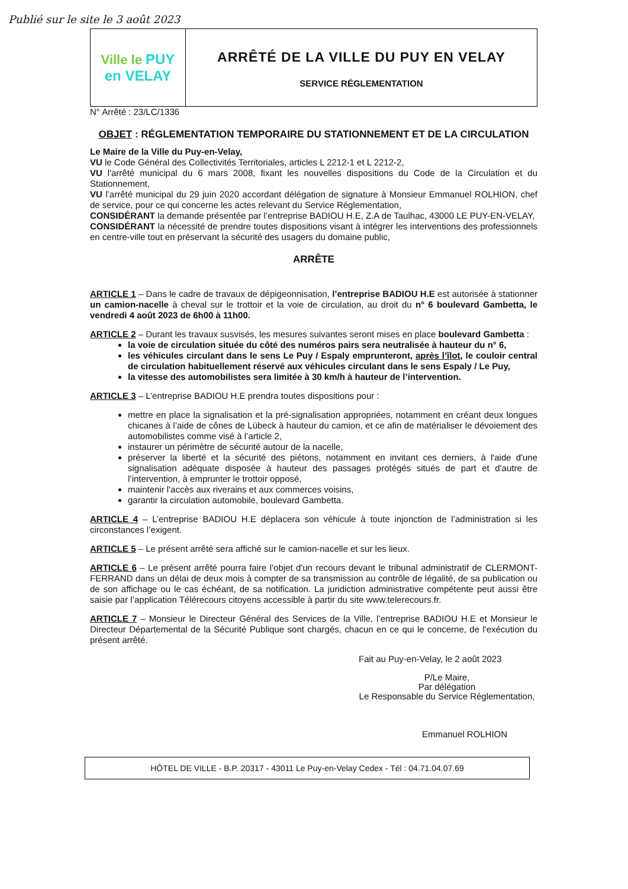Publié sur le site le 3 août 2023
Ville le PUY
en VELAY
ARRÊTÉ DE LA VILLE DU PUY EN VELAY
SERVICE RÉGLEMENTATION
N° Arrêté : 23/LC/1336
OBJET : RÉGLEMENTATION TEMPORAIRE DU STATIONNEMENT ET DE LA CIRCULATION
Le Maire de la Ville du Puy-en-Velay,
VU le Code Général des Collectivités Territoriales, articles L 2212-1 et L 2212-2,
VU l'arrêté municipal du 6 mars 2008, fixant les nouvelles dispositions du Code de la Circulation et du Stationnement,
VU l’arrêté municipal du 29 juin 2020 accordant délégation de signature à Monsieur Emmanuel ROLHION, chef de service, pour ce qui concerne les actes relevant du Service Réglementation,
CONSIDÉRANT la demande présentée par l’entreprise BADIOU H.E, Z.A de Taulhac, 43000 LE PUY-EN-VELAY,
CONSIDÉRANT la nécessité de prendre toutes dispositions visant à intégrer les interventions des professionnels en centre-ville tout en préservant la sécurité des usagers du domaine public,
ARRÊTE
ARTICLE 1 – Dans le cadre de travaux de dépigeonnisation, l’entreprise BADIOU H.E est autorisée à stationner un camion-nacelle à cheval sur le trottoir et la voie de circulation, au droit du n° 6 boulevard Gambetta, le vendredi 4 août 2023 de 6h00 à 11h00.
ARTICLE 2 – Durant les travaux susvisés, les mesures suivantes seront mises en place boulevard Gambetta :
la voie de circulation située du côté des numéros pairs sera neutralisée à hauteur du n° 6,
les véhicules circulant dans le sens Le Puy / Espaly emprunteront, après l’îlot, le couloir central de circulation habituellement réservé aux véhicules circulant dans le sens Espaly / Le Puy,
la vitesse des automobilistes sera limitée à 30 km/h à hauteur de l’intervention.
ARTICLE 3 – L’entreprise BADIOU H.E prendra toutes dispositions pour :
mettre en place la signalisation et la pré-signalisation appropriées, notamment en créant deux longues chicanes à l’aide de cônes de Lübeck à hauteur du camion, et ce afin de matérialiser le dévoiement des automobilistes comme visé à l’article 2,
instaurer un périmètre de sécurité autour de la nacelle,
préserver la liberté et la sécurité des piétons, notamment en invitant ces derniers, à l'aide d'une signalisation adéquate disposée à hauteur des passages protégés situés de part et d'autre de l’intervention, à emprunter le trottoir opposé,
maintenir l'accès aux riverains et aux commerces voisins,
garantir la circulation automobile, boulevard Gambetta.
ARTICLE 4 – L’entreprise BADIOU H.E déplacera son véhicule à toute injonction de l’administration si les circonstances l’exigent.
ARTICLE 5 – Le présent arrêté sera affiché sur le camion-nacelle et sur les lieux.
ARTICLE 6 – Le présent arrêté pourra faire l'objet d'un recours devant le tribunal administratif de CLERMONT-FERRAND dans un délai de deux mois à compter de sa transmission au contrôle de légalité, de sa publication ou de son affichage ou le cas échéant, de sa notification. La juridiction administrative compétente peut aussi être saisie par l’application Télérecours citoyens accessible à partir du site www.telerecours.fr.
ARTICLE 7 – Monsieur le Directeur Général des Services de la Ville, l’entreprise BADIOU H.E et Monsieur le Directeur Départemental de la Sécurité Publique sont chargés, chacun en ce qui le concerne, de l'exécution du présent arrêté.
Fait au Puy-en-Velay, le 2 août 2023
P/Le Maire,
Par délégation
Le Responsable du Service Réglementation,
Emmanuel ROLHION
HÔTEL DE VILLE - B.P. 20317 - 43011 Le Puy-en-Velay Cedex - Tél : 04.71.04.07.69